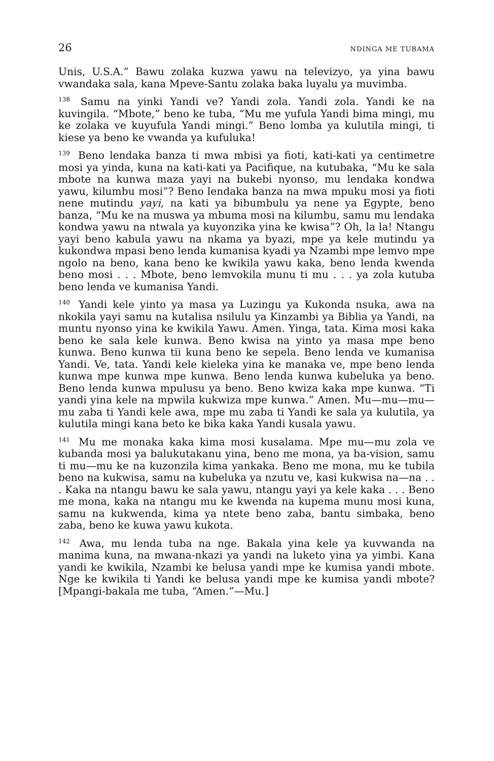26 NDINGA ME TUBAMA
Unis, U.S.A.” Bawu zolaka kuzwa yawu na televizyo, ya yina bawu vwandaka sala, kana Mpeve-Santu zolaka baka luyalu ya muvimba.
<sup>138</sup> Samu na yinki Yandi ve? Yandi zola. Yandi zola. Yandi ke na kuvingila. “Mbote,” beno ke tuba, “Mu me yufula Yandi bima mingi, mu ke zolaka ve kuyufula Yandi mingi.” Beno lomba ya kulutila mingi, ti kiese ya beno ke vwanda ya kufuluka!
<sup>139</sup> Beno lendaka banza ti mwa mbisi ya fioti, kati-kati ya centimetre mosi ya yinda, kuna na kati-kati ya Pacifique, na kutubaka, “Mu ke sala mbote na kunwa maza yayi na bukebi nyonso, mu lendaka kondwa yawu, kilumbu mosi”? Beno lendaka banza na mwa mpuku mosi ya fioti nene mutindu yayi, na kati ya bibumbulu ya nene ya Egypte, beno banza, “Mu ke na muswa ya mbuma mosi na kilumbu, samu mu lendaka kondwa yawu na ntwala ya kuyonzika yina ke kwisa”? Oh, la la! Ntangu yayi beno kabula yawu na nkama ya byazi, mpe ya kele mutindu ya kukondwa mpasi beno lenda kumanisa kyadi ya Nzambi mpe lemvo mpe ngolo na beno, kana beno ke kwikila yawu kaka, beno lenda kwenda beno mosi . . . Mbote, beno lemvokila munu ti mu . . . ya zola kutuba beno lenda ve kumanisa Yandi.
<sup>140</sup> Yandi kele yinto ya masa ya Luzingu ya Kukonda nsuka, awa na nkokila yayi samu na kutalisa nsilulu ya Kinzambi ya Biblia ya Yandi, na muntu nyonso yina ke kwikila Yawu. Amen. Yinga, tata. Kima mosi kaka beno ke sala kele kunwa. Beno kwisa na yinto ya masa mpe beno kunwa. Beno kunwa tii kuna beno ke sepela. Beno lenda ve kumanisa Yandi. Ve, tata. Yandi kele kieleka yina ke manaka ve, mpe beno lenda kunwa mpe kunwa mpe kunwa. Beno lenda kunwa kubeluka ya beno. Beno lenda kunwa mpulusu ya beno. Beno kwiza kaka mpe kunwa. “Ti yandi yina kele na mpwila kukwiza mpe kunwa.” Amen. Mu—mu—mu—mu zaba ti Yandi kele awa, mpe mu zaba ti Yandi ke sala ya kulutila, ya kulutila mingi kana beto ke bika kaka Yandi kusala yawu.
<sup>141</sup> Mu me monaka kaka kima mosi kusalama. Mpe mu—mu zola ve kubanda mosi ya balukutakanu yina, beno me mona, ya ba-vision, samu ti mu—mu ke na kuzonzila kima yankaka. Beno me mona, mu ke tubila beno na kukwisa, samu na kubeluka ya nzutu ve, kasi kukwisa na—na . . . Kaka na ntangu bawu ke sala yawu, ntangu yayi ya kele kaka . . . Beno me mona, kaka na ntangu mu ke kwenda na kupema munu mosi kuna, samu na kukwenda, kima ya ntete beno zaba, bantu simbaka, beno zaba, beno ke kuwa yawu kukota.
<sup>142</sup> Awa, mu lenda tuba na nge. Bakala yina kele ya kuvwanda na manima kuna, na mwana-nkazi ya yandi na luketo yina ya yimbi. Kana yandi ke kwikila, Nzambi ke belusa yandi mpe ke kumisa yandi mbote. Nge ke kwikila ti Yandi ke belusa yandi mpe ke kumisa yandi mbote? [Mpangi-bakala me tuba, “Amen.”—Mu.]